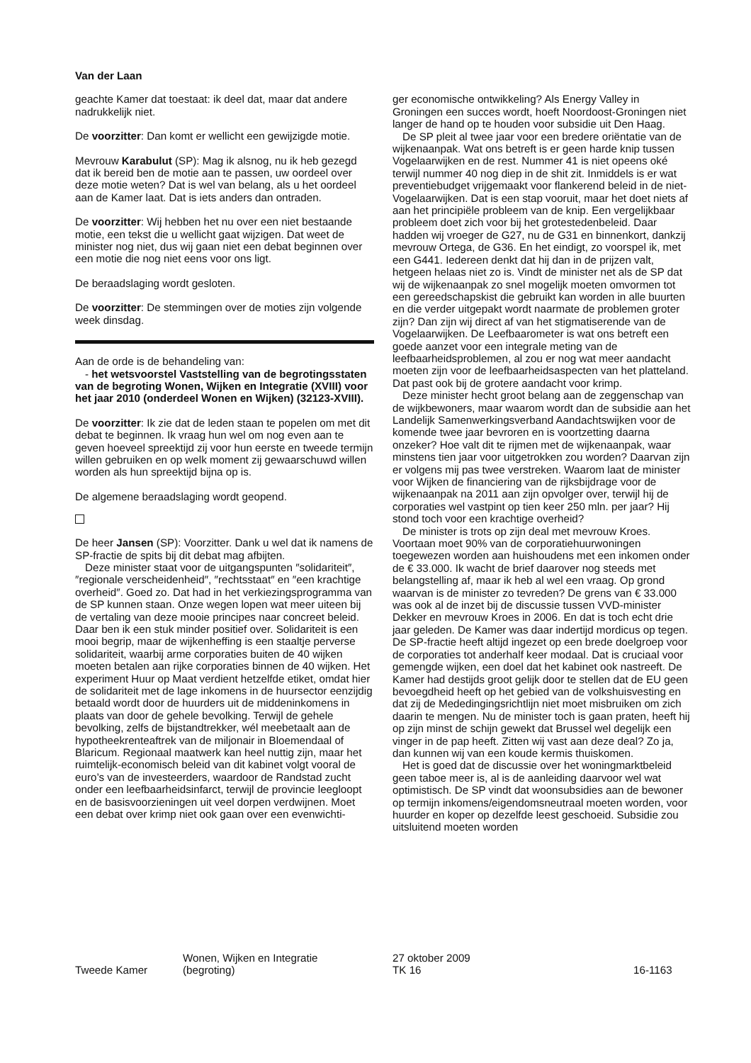Van der Laan
geachte Kamer dat toestaat: ik deel dat, maar dat andere nadrukkelijk niet.
De voorzitter: Dan komt er wellicht een gewijzigde motie.
Mevrouw Karabulut (SP): Mag ik alsnog, nu ik heb gezegd dat ik bereid ben de motie aan te passen, uw oordeel over deze motie weten? Dat is wel van belang, als u het oordeel aan de Kamer laat. Dat is iets anders dan ontraden.
De voorzitter: Wij hebben het nu over een niet bestaande motie, een tekst die u wellicht gaat wijzigen. Dat weet de minister nog niet, dus wij gaan niet een debat beginnen over een motie die nog niet eens voor ons ligt.
De beraadslaging wordt gesloten.
De voorzitter: De stemmingen over de moties zijn volgende week dinsdag.
Aan de orde is de behandeling van:
- het wetsvoorstel Vaststelling van de begrotingsstaten van de begroting Wonen, Wijken en Integratie (XVIII) voor het jaar 2010 (onderdeel Wonen en Wijken) (32123-XVIII).
De voorzitter: Ik zie dat de leden staan te popelen om met dit debat te beginnen. Ik vraag hun wel om nog even aan te geven hoeveel spreektijd zij voor hun eerste en tweede termijn willen gebruiken en op welk moment zij gewaarschuwd willen worden als hun spreektijd bijna op is.
De algemene beraadslaging wordt geopend.
De heer Jansen (SP): Voorzitter. Dank u wel dat ik namens de SP-fractie de spits bij dit debat mag afbijten.
Deze minister staat voor de uitgangspunten ″solidariteit″, ″regionale verscheidenheid″, ″rechtsstaat″ en ″een krachtige overheid″. Goed zo. Dat had in het verkiezingsprogramma van de SP kunnen staan. Onze wegen lopen wat meer uiteen bij de vertaling van deze mooie principes naar concreet beleid. Daar ben ik een stuk minder positief over. Solidariteit is een mooi begrip, maar de wijkenheffing is een staaltje perverse solidariteit, waarbij arme corporaties buiten de 40 wijken moeten betalen aan rijke corporaties binnen de 40 wijken. Het experiment Huur op Maat verdient hetzelfde etiket, omdat hier de solidariteit met de lage inkomens in de huursector eenzijdig betaald wordt door de huurders uit de middeninkomens in plaats van door de gehele bevolking. Terwijl de gehele bevolking, zelfs de bijstandtrekker, wél meebetaalt aan de hypotheekrenteaftrek van de miljonair in Bloemendaal of Blaricum. Regionaal maatwerk kan heel nuttig zijn, maar het ruimtelijk-economisch beleid van dit kabinet volgt vooral de euro’s van de investeerders, waardoor de Randstad zucht onder een leefbaarheidsinfarct, terwijl de provincie leegloopt en de basisvoorzieningen uit veel dorpen verdwijnen. Moet een debat over krimp niet ook gaan over een evenwichti-
ger economische ontwikkeling? Als Energy Valley in Groningen een succes wordt, hoeft Noordoost-Groningen niet langer de hand op te houden voor subsidie uit Den Haag.
De SP pleit al twee jaar voor een bredere oriëntatie van de wijkenaanpak. Wat ons betreft is er geen harde knip tussen Vogelaarwijken en de rest. Nummer 41 is niet opeens oké terwijl nummer 40 nog diep in de shit zit. Inmiddels is er wat preventiebudget vrijgemaakt voor flankerend beleid in de niet-Vogelaarwijken. Dat is een stap vooruit, maar het doet niets af aan het principiële probleem van de knip. Een vergelijkbaar probleem doet zich voor bij het grotestedenbeleid. Daar hadden wij vroeger de G27, nu de G31 en binnenkort, dankzij mevrouw Ortega, de G36. En het eindigt, zo voorspel ik, met een G441. Iedereen denkt dat hij dan in de prijzen valt, hetgeen helaas niet zo is. Vindt de minister net als de SP dat wij de wijkenaanpak zo snel mogelijk moeten omvormen tot een gereedschapskist die gebruikt kan worden in alle buurten en die verder uitgepakt wordt naarmate de problemen groter zijn? Dan zijn wij direct af van het stigmatiserende van de Vogelaarwijken. De Leefbaarometer is wat ons betreft een goede aanzet voor een integrale meting van de leefbaarheidsproblemen, al zou er nog wat meer aandacht moeten zijn voor de leefbaarheidsaspecten van het platteland. Dat past ook bij de grotere aandacht voor krimp.
Deze minister hecht groot belang aan de zeggenschap van de wijkbewoners, maar waarom wordt dan de subsidie aan het Landelijk Samenwerkingsverband Aandachtswijken voor de komende twee jaar bevroren en is voortzetting daarna onzeker? Hoe valt dit te rijmen met de wijkenaanpak, waar minstens tien jaar voor uitgetrokken zou worden? Daarvan zijn er volgens mij pas twee verstreken. Waarom laat de minister voor Wijken de financiering van de rijksbijdrage voor de wijkenaanpak na 2011 aan zijn opvolger over, terwijl hij de corporaties wel vastpint op tien keer 250 mln. per jaar? Hij stond toch voor een krachtige overheid?
De minister is trots op zijn deal met mevrouw Kroes. Voortaan moet 90% van de corporatiehuurwoningen toegewezen worden aan huishoudens met een inkomen onder de € 33.000. Ik wacht de brief daarover nog steeds met belangstelling af, maar ik heb al wel een vraag. Op grond waarvan is de minister zo tevreden? De grens van € 33.000 was ook al de inzet bij de discussie tussen VVD-minister Dekker en mevrouw Kroes in 2006. En dat is toch echt drie jaar geleden. De Kamer was daar indertijd mordicus op tegen. De SP-fractie heeft altijd ingezet op een brede doelgroep voor de corporaties tot anderhalf keer modaal. Dat is cruciaal voor gemengde wijken, een doel dat het kabinet ook nastreeft. De Kamer had destijds groot gelijk door te stellen dat de EU geen bevoegdheid heeft op het gebied van de volkshuisvesting en dat zij de Mededingingsrichtlijn niet moet misbruiken om zich daarin te mengen. Nu de minister toch is gaan praten, heeft hij op zijn minst de schijn gewekt dat Brussel wel degelijk een vinger in de pap heeft. Zitten wij vast aan deze deal? Zo ja, dan kunnen wij van een koude kermis thuiskomen.
Het is goed dat de discussie over het woningmarktbeleid geen taboe meer is, al is de aanleiding daarvoor wel wat optimistisch. De SP vindt dat woonsubsidies aan de bewoner op termijn inkomens/eigendomsneutraal moeten worden, voor huurder en koper op dezelfde leest geschoeid. Subsidie zou uitsluitend moeten worden
Tweede Kamer
Wonen, Wijken en Integratie
(begroting)
27 oktober 2009
TK 16
16-1163